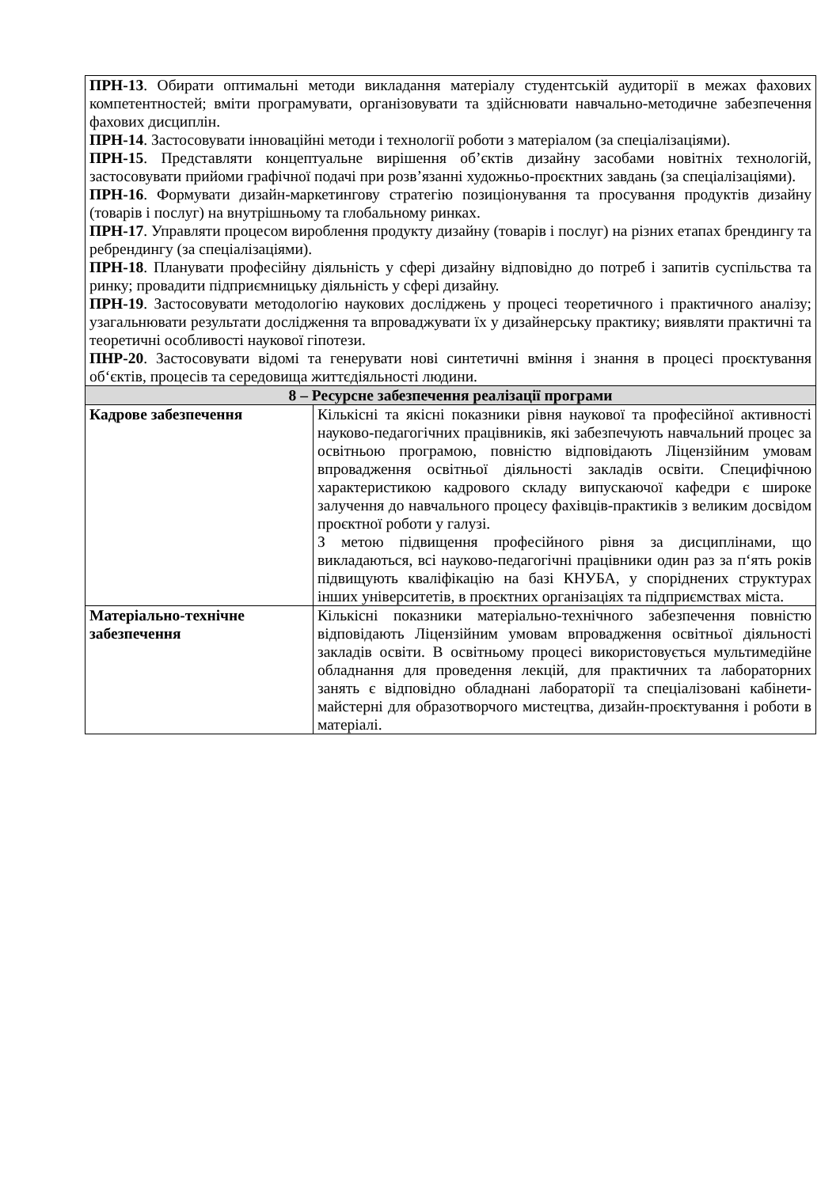| ПРН-13 . Обирати оптимальні методи викладання матеріалу студентській аудиторії в межах фахових компетентностей; вміти програмувати, організовувати та здійснювати навчально-методичне забезпечення фахових дисциплін. ПРН-14 . Застосовувати інноваційні методи і технології роботи з матеріалом (за спеціалізаціями). ПРН-15 . Представляти концептуальне вирішення об’єктів дизайну засобами новітніх технологій, застосовувати прийоми графічної подачі при розв’язанні художньо-проєктних завдань (за спеціалізаціями). ПРН-16 . Формувати дизайн-маркетингову стратегію позиціонування та просування продуктів дизайну (товарів і послуг) на внутрішньому та глобальному ринках. ПРН-17 . Управляти процесом вироблення продукту дизайну (товарів і послуг) на різних етапах брендингу та ребрендингу (за спеціалізаціями). ПРН-18 . Планувати професійну діяльність у сфері дизайну відповідно до потреб і запитів суспільства та ринку; провадити підприємницьку діяльність у сфері дизайну. ПРН-19 . Застосовувати методологію наукових досліджень у процесі теоретичного і практичного аналізу; узагальнювати результати дослідження та впроваджувати їх у дизайнерську практику; виявляти практичні та теоретичні особливості наукової гіпотези. ПНР-20 . Застосовувати відомі та генерувати нові синтетичні вміння і знання в процесі проєктування об‘єктів, процесів та середовища життєдіяльності людини. | |
| 8 – Ресурсне забезпечення реалізації програми | |
| Кадрове забезпечення | Кількісні та якісні показники рівня наукової та професійної активності науково-педагогічних працівників, які забезпечують навчальний процес за освітньою програмою, повністю відповідають Ліцензійним умовам впровадження освітньої діяльності закладів освіти. Специфічною характеристикою кадрового складу випускаючої кафедри є широке залучення до навчального процесу фахівців-практиків з великим досвідом проєктної роботи у галузі. З метою підвищення професійного рівня за дисциплінами, що викладаються, всі науково-педагогічні працівники один раз за п‘ять років підвищують кваліфікацію на базі КНУБА, у споріднених структурах інших університетів, в проєктних організаціях та підприємствах міста. |
| Матеріально-технічне забезпечення | Кількісні показники матеріально-технічного забезпечення повністю відповідають Ліцензійним умовам впровадження освітньої діяльності закладів освіти. В освітньому процесі використовується мультимедійне обладнання для проведення лекцій, для практичних та лабораторних занять є відповідно обладнані лабораторії та спеціалізовані кабінети-майстерні для образотворчого мистецтва, дизайн-проєктування і роботи в матеріалі. |